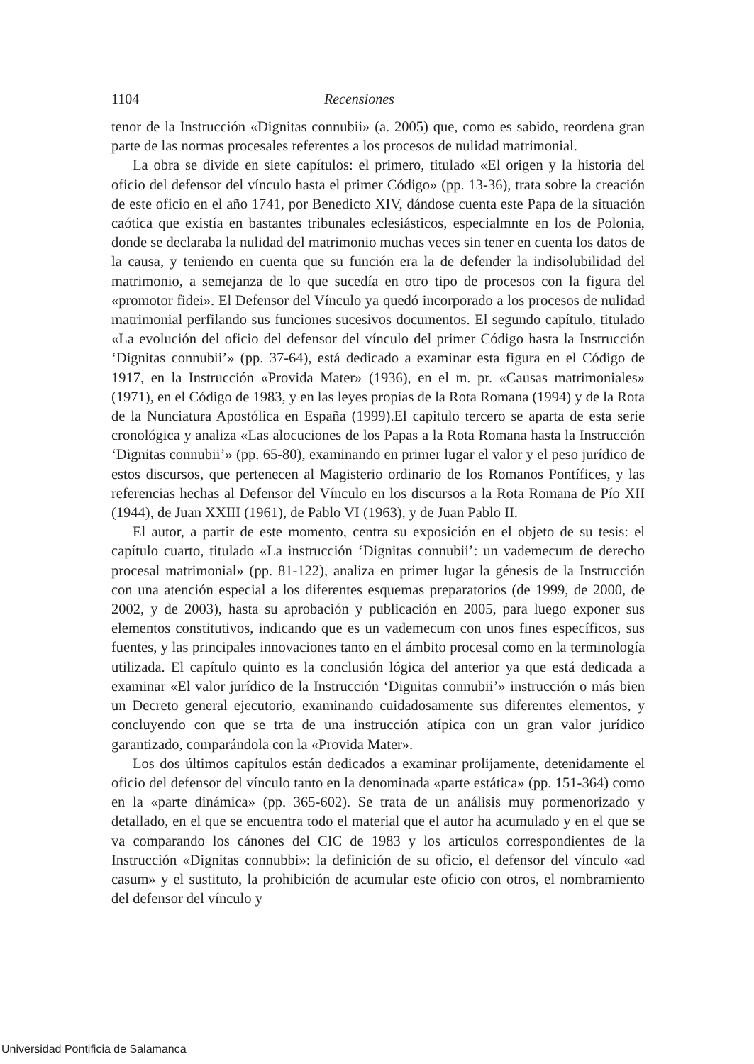1104 Recensiones
tenor de la Instrucción «Dignitas connubii» (a. 2005) que, como es sabido, reordena gran parte de las normas procesales referentes a los procesos de nulidad matrimonial.
La obra se divide en siete capítulos: el primero, titulado «El origen y la historia del oficio del defensor del vínculo hasta el primer Código» (pp. 13-36), trata sobre la creación de este oficio en el año 1741, por Benedicto XIV, dándose cuenta este Papa de la situación caótica que existía en bastantes tribunales eclesiásticos, especialmnte en los de Polonia, donde se declaraba la nulidad del matrimonio muchas veces sin tener en cuenta los datos de la causa, y teniendo en cuenta que su función era la de defender la indisolubilidad del matrimonio, a semejanza de lo que sucedía en otro tipo de procesos con la figura del «promotor fidei». El Defensor del Vínculo ya quedó incorporado a los procesos de nulidad matrimonial perfilando sus funciones sucesivos documentos. El segundo capítulo, titulado «La evolución del oficio del defensor del vínculo del primer Código hasta la Instrucción ‘Dignitas connubii’» (pp. 37-64), está dedicado a examinar esta figura en el Código de 1917, en la Instrucción «Provida Mater» (1936), en el m. pr. «Causas matrimoniales» (1971), en el Código de 1983, y en las leyes propias de la Rota Romana (1994) y de la Rota de la Nunciatura Apostólica en España (1999).El capitulo tercero se aparta de esta serie cronológica y analiza «Las alocuciones de los Papas a la Rota Romana hasta la Instrucción ‘Dignitas connubii’» (pp. 65-80), examinando en primer lugar el valor y el peso jurídico de estos discursos, que pertenecen al Magisterio ordinario de los Romanos Pontífices, y las referencias hechas al Defensor del Vínculo en los discursos a la Rota Romana de Pío XII (1944), de Juan XXIII (1961), de Pablo VI (1963), y de Juan Pablo II.
El autor, a partir de este momento, centra su exposición en el objeto de su tesis: el capítulo cuarto, titulado «La instrucción ‘Dignitas connubii’: un vademecum de derecho procesal matrimonial» (pp. 81-122), analiza en primer lugar la génesis de la Instrucción con una atención especial a los diferentes esquemas preparatorios (de 1999, de 2000, de 2002, y de 2003), hasta su aprobación y publicación en 2005, para luego exponer sus elementos constitutivos, indicando que es un vademecum con unos fines específicos, sus fuentes, y las principales innovaciones tanto en el ámbito procesal como en la terminología utilizada. El capítulo quinto es la conclusión lógica del anterior ya que está dedicada a examinar «El valor jurídico de la Instrucción ‘Dignitas connubii’» instrucción o más bien un Decreto general ejecutorio, examinando cuidadosamente sus diferentes elementos, y concluyendo con que se trta de una instrucción atípica con un gran valor jurídico garantizado, comparándola con la «Provida Mater».
Los dos últimos capítulos están dedicados a examinar prolijamente, detenidamente el oficio del defensor del vínculo tanto en la denominada «parte estática» (pp. 151-364) como en la «parte dinámica» (pp. 365-602). Se trata de un análisis muy pormenorizado y detallado, en el que se encuentra todo el material que el autor ha acumulado y en el que se va comparando los cánones del CIC de 1983 y los artículos correspondientes de la Instrucción «Dignitas connubbi»: la definición de su oficio, el defensor del vínculo «ad casum» y el sustituto, la prohibición de acumular este oficio con otros, el nombramiento del defensor del vínculo y
Universidad Pontificia de Salamanca